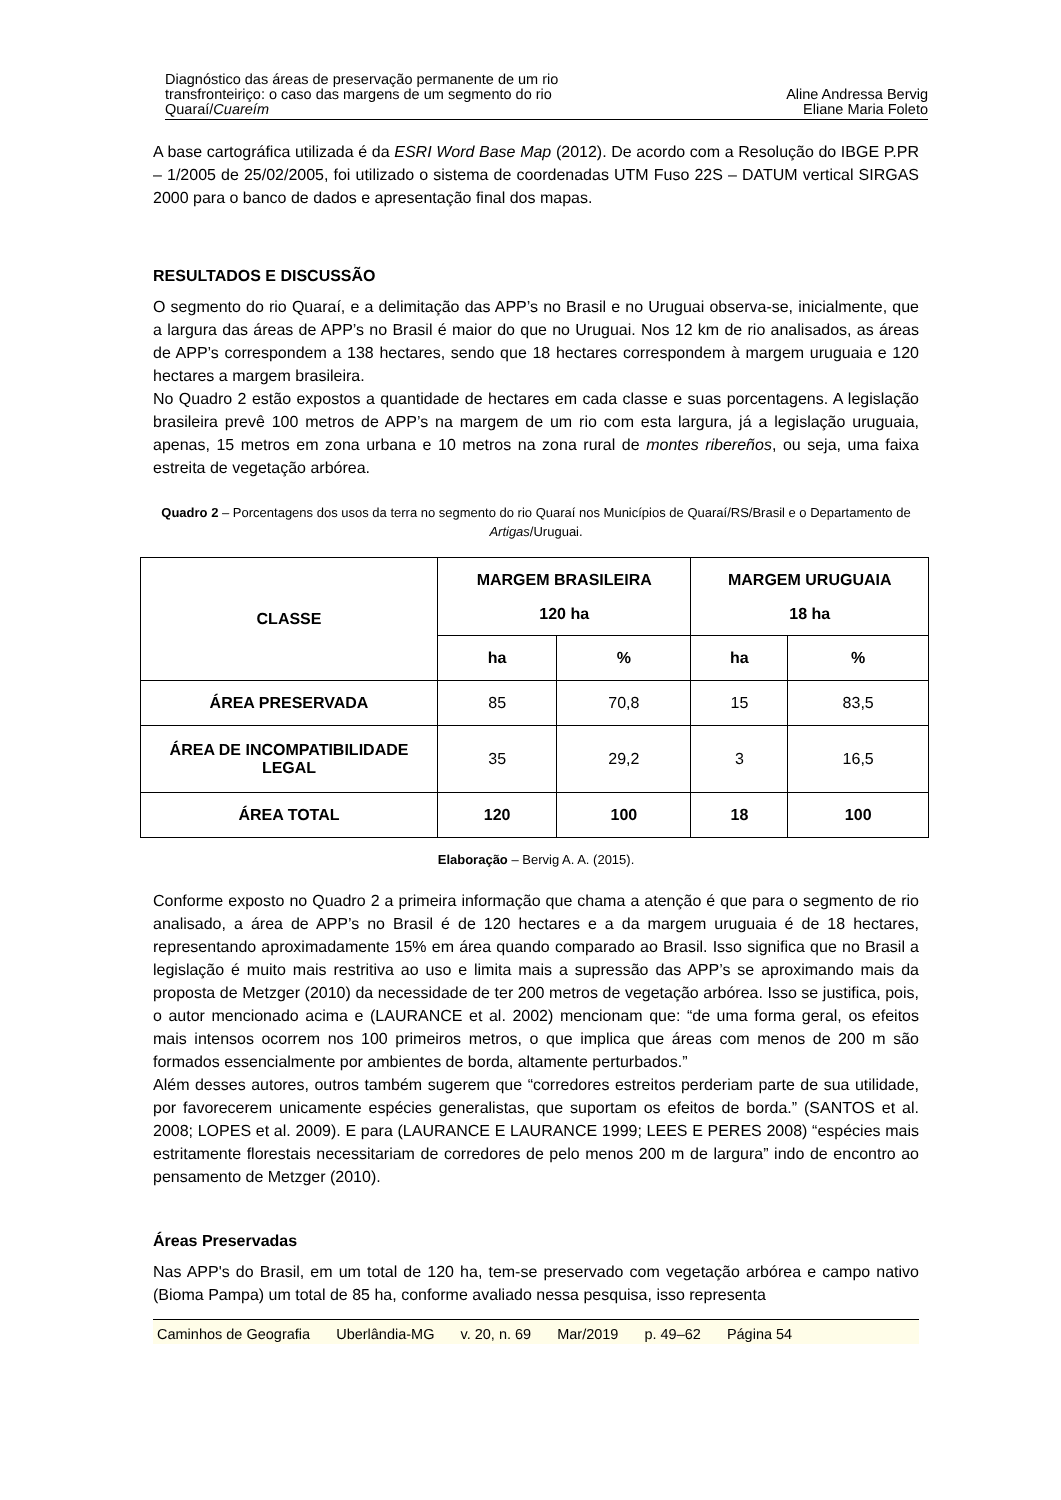Diagnóstico das áreas de preservação permanente de um rio
transfronteiriço: o caso das margens de um segmento do rio
Quaraí/Cuareím
Aline Andressa Bervig
Eliane Maria Foleto
A base cartográfica utilizada é da ESRI Word Base Map (2012). De acordo com a Resolução do IBGE P.PR – 1/2005 de 25/02/2005, foi utilizado o sistema de coordenadas UTM Fuso 22S – DATUM vertical SIRGAS 2000 para o banco de dados e apresentação final dos mapas.
RESULTADOS E DISCUSSÃO
O segmento do rio Quaraí, e a delimitação das APP’s no Brasil e no Uruguai observa-se, inicialmente, que a largura das áreas de APP’s no Brasil é maior do que no Uruguai. Nos 12 km de rio analisados, as áreas de APP’s correspondem a 138 hectares, sendo que 18 hectares correspondem à margem uruguaia e 120 hectares a margem brasileira.
No Quadro 2 estão expostos a quantidade de hectares em cada classe e suas porcentagens. A legislação brasileira prevê 100 metros de APP’s na margem de um rio com esta largura, já a legislação uruguaia, apenas, 15 metros em zona urbana e 10 metros na zona rural de montes ribereños, ou seja, uma faixa estreita de vegetação arbórea.
Quadro 2 – Porcentagens dos usos da terra no segmento do rio Quaraí nos Municípios de Quaraí/RS/Brasil e o Departamento de Artigas/Uruguai.
| CLASSE | MARGEM BRASILEIRA 120 ha | | MARGEM URUGUAIA 18 ha | |
| --- | --- | --- | --- | --- |
| | ha | % | ha | % |
| ÁREA PRESERVADA | 85 | 70,8 | 15 | 83,5 |
| ÁREA DE INCOMPATIBILIDADE LEGAL | 35 | 29,2 | 3 | 16,5 |
| ÁREA TOTAL | 120 | 100 | 18 | 100 |
Elaboração – Bervig A. A. (2015).
Conforme exposto no Quadro 2 a primeira informação que chama a atenção é que para o segmento de rio analisado, a área de APP’s no Brasil é de 120 hectares e a da margem uruguaia é de 18 hectares, representando aproximadamente 15% em área quando comparado ao Brasil. Isso significa que no Brasil a legislação é muito mais restritiva ao uso e limita mais a supressão das APP’s se aproximando mais da proposta de Metzger (2010) da necessidade de ter 200 metros de vegetação arbórea. Isso se justifica, pois, o autor mencionado acima e (LAURANCE et al. 2002) mencionam que: “de uma forma geral, os efeitos mais intensos ocorrem nos 100 primeiros metros, o que implica que áreas com menos de 200 m são formados essencialmente por ambientes de borda, altamente perturbados.”
Além desses autores, outros também sugerem que “corredores estreitos perderiam parte de sua utilidade, por favorecerem unicamente espécies generalistas, que suportam os efeitos de borda.” (SANTOS et al. 2008; LOPES et al. 2009). E para (LAURANCE E LAURANCE 1999; LEES E PERES 2008) “espécies mais estritamente florestais necessitariam de corredores de pelo menos 200 m de largura” indo de encontro ao pensamento de Metzger (2010).
Áreas Preservadas
Nas APP's do Brasil, em um total de 120 ha, tem-se preservado com vegetação arbórea e campo nativo (Bioma Pampa) um total de 85 ha, conforme avaliado nessa pesquisa, isso representa
Caminhos de Geografia Uberlândia-MG v. 20, n. 69 Mar/2019 p. 49–62 Página 54